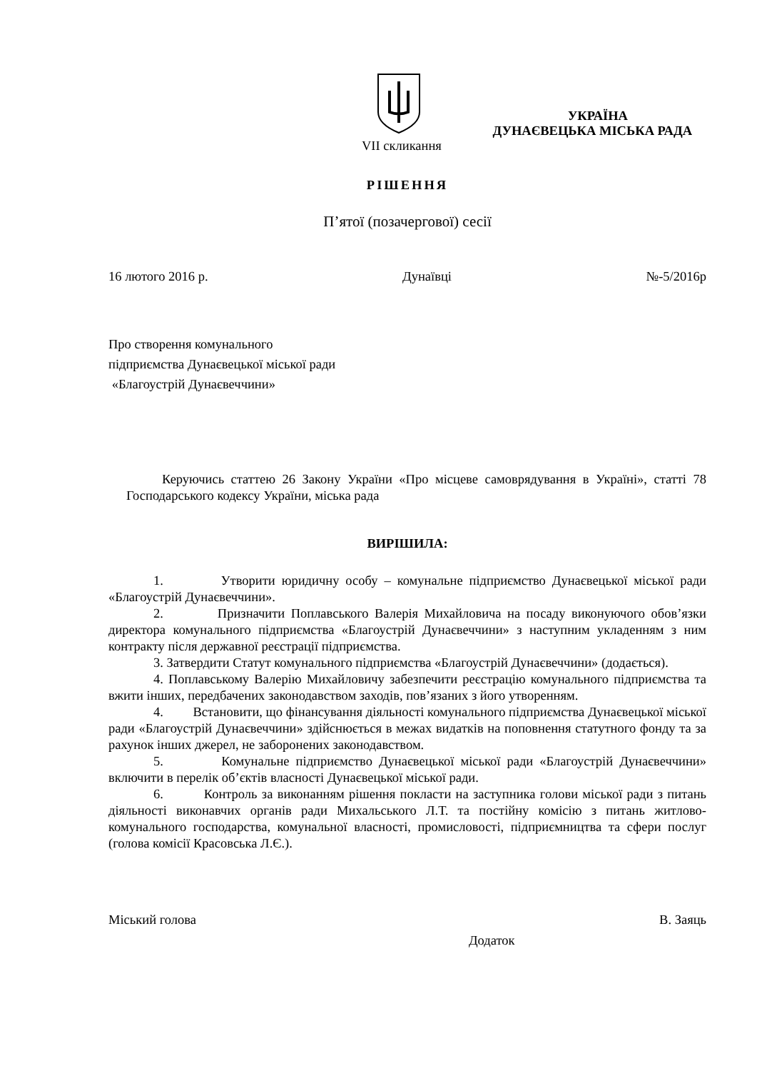УКРАЇНА
ДУНАЄВЕЦЬКА МІСЬКА РАДА
VII скликання
РІШЕННЯ
П’ятої (позачергової) сесії
16 лютого 2016 р. Дунаївці №-5/2016р
Про створення комунального
підприємства Дунаєвецької міської ради
«Благоустрій Дунаєвеччини»
Керуючись статтею 26 Закону України «Про місцеве самоврядування в Україні», статті 78 Господарського кодексу України, міська рада
ВИРІШИЛА:
1. Утворити юридичну особу – комунальне підприємство Дунаєвецької міської ради «Благоустрій Дунаєвеччини».
2. Призначити Поплавського Валерія Михайловича на посаду виконуючого обов’язки директора комунального підприємства «Благоустрій Дунаєвеччини» з наступним укладенням з ним контракту після державної реєстрації підприємства.
3. Затвердити Статут комунального підприємства «Благоустрій Дунаєвеччини» (додається).
4. Поплавському Валерію Михайловичу забезпечити реєстрацію комунального підприємства та вжити інших, передбачених законодавством заходів, пов’язаних з його утворенням.
4. Встановити, що фінансування діяльності комунального підприємства Дунаєвецької міської ради «Благоустрій Дунаєвеччини» здійснюється в межах видатків на поповнення статутного фонду та за рахунок інших джерел, не заборонених законодавством.
5. Комунальне підприємство Дунаєвецької міської ради «Благоустрій Дунаєвеччини» включити в перелік об’єктів власності Дунаєвецької міської ради.
6. Контроль за виконанням рішення покласти на заступника голови міської ради з питань діяльності виконавчих органів ради Михальського Л.Т. та постійну комісію з питань житлово-комунального господарства, комунальної власності, промисловості, підприємництва та сфери послуг (голова комісії Красовська Л.Є.).
Міський голова В. Заяць
Додаток